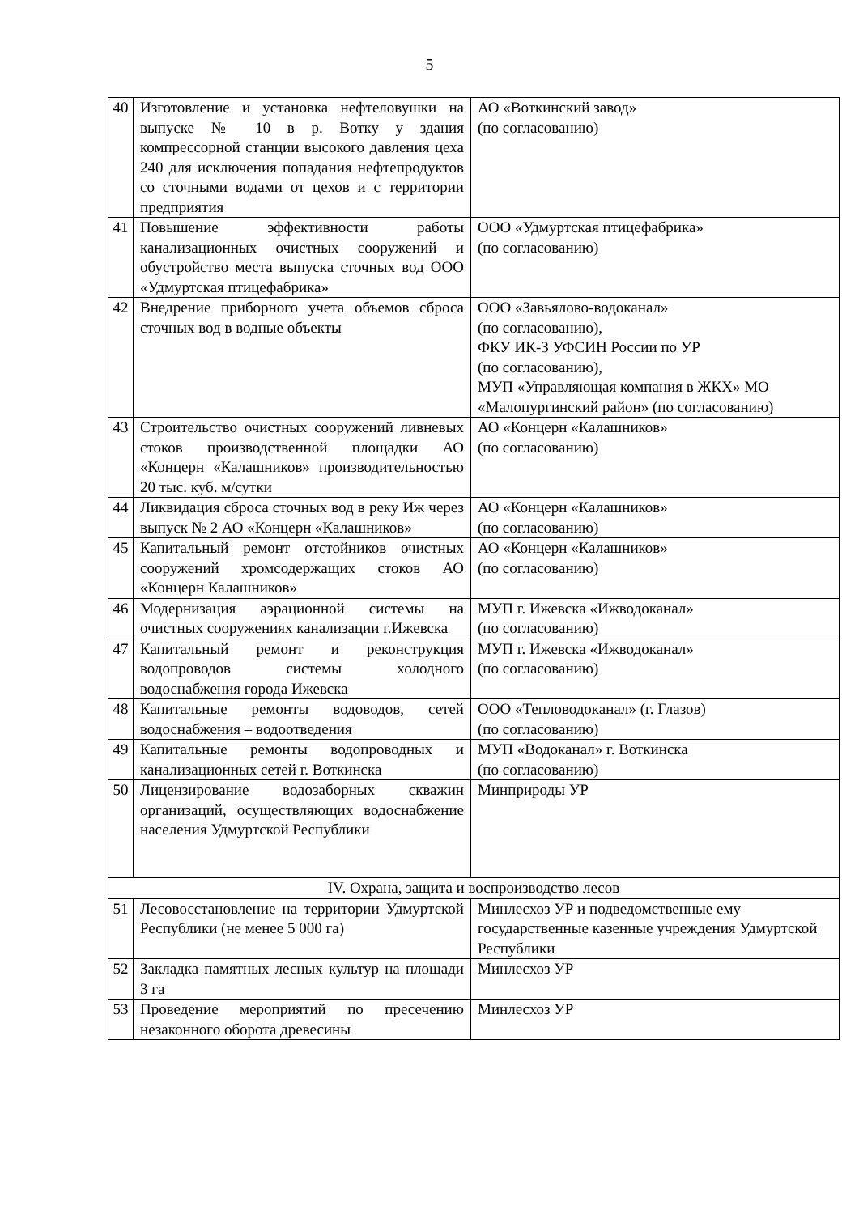5
| 40 | Изготовление и установка нефтеловушки на выпуске № 10 в р. Вотку у здания компрессорной станции высокого давления цеха 240 для исключения попадания нефтепродуктов со сточными водами от цехов и с территории предприятия | АО «Воткинский завод» (по согласованию) |
| 41 | Повышение эффективности работы канализационных очистных сооружений и обустройство места выпуска сточных вод ООО «Удмуртская птицефабрика» | ООО «Удмуртская птицефабрика» (по согласованию) |
| 42 | Внедрение приборного учета объемов сброса сточных вод в водные объекты | ООО «Завьялово-водоканал» (по согласованию), ФКУ ИК-3 УФСИН России по УР (по согласованию), МУП «Управляющая компания в ЖКХ» МО «Малопургинский район» (по согласованию) |
| 43 | Строительство очистных сооружений ливневых стоков производственной площадки АО «Концерн «Калашников» производительностью 20 тыс. куб. м/сутки | АО «Концерн «Калашников» (по согласованию) |
| 44 | Ликвидация сброса сточных вод в реку Иж через выпуск № 2 АО «Концерн «Калашников» | АО «Концерн «Калашников» (по согласованию) |
| 45 | Капитальный ремонт отстойников очистных сооружений хромсодержащих стоков АО «Концерн Калашников» | АО «Концерн «Калашников» (по согласованию) |
| 46 | Модернизация аэрационной системы на очистных сооружениях канализации г.Ижевска | МУП г. Ижевска «Ижводоканал» (по согласованию) |
| 47 | Капитальный ремонт и реконструкция водопроводов системы холодного водоснабжения города Ижевска | МУП г. Ижевска «Ижводоканал» (по согласованию) |
| 48 | Капитальные ремонты водоводов, сетей водоснабжения – водоотведения | ООО «Тепловодоканал» (г. Глазов) (по согласованию) |
| 49 | Капитальные ремонты водопроводных и канализационных сетей г. Воткинска | МУП «Водоканал» г. Воткинска (по согласованию) |
| 50 | Лицензирование водозаборных скважин организаций, осуществляющих водоснабжение населения Удмуртской Республики | Минприроды УР |
| IV. Охрана, защита и воспроизводство лесов | | |
| 51 | Лесовосстановление на территории Удмуртской Республики (не менее 5 000 га) | Минлесхоз УР и подведомственные ему государственные казенные учреждения Удмуртской Республики |
| 52 | Закладка памятных лесных культур на площади 3 га | Минлесхоз УР |
| 53 | Проведение мероприятий по пресечению незаконного оборота древесины | Минлесхоз УР |